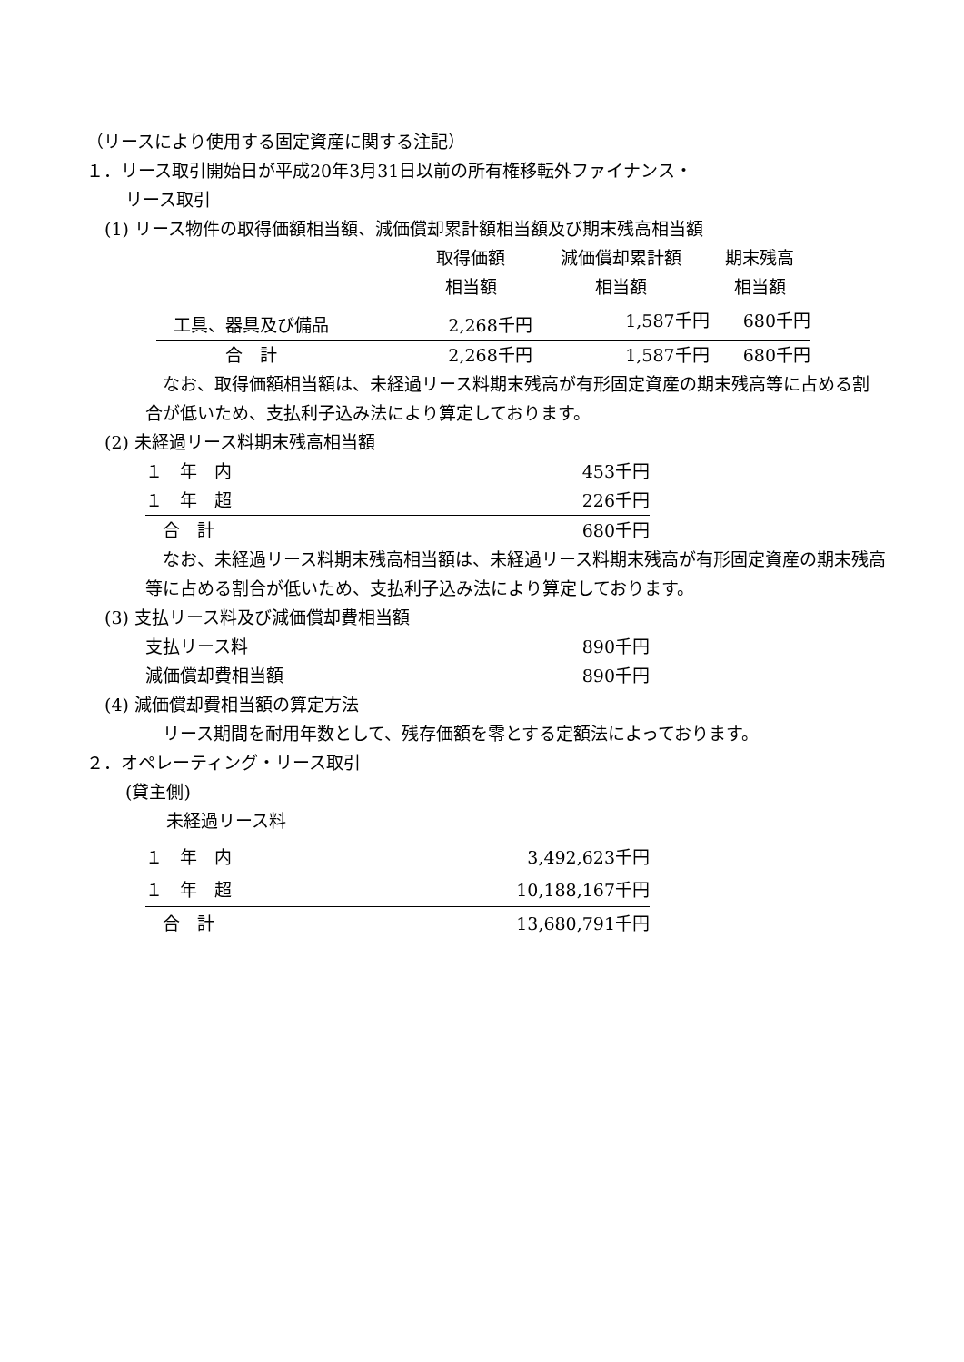（リースにより使用する固定資産に関する注記）
１．リース取引開始日が平成20年3月31日以前の所有権移転外ファイナンス・
リース取引
(1) リース物件の取得価額相当額、減価償却累計額相当額及び期末残高相当額
| | 取得価額 相当額 | 減価償却累計額 相当額 | 期末残高 相当額 |
| --- | --- | --- | --- |
| 工具、器具及び備品 | 2,268千円 | 1,587千円 | 680千円 |
| 合 計 | 2,268千円 | 1,587千円 | 680千円 |
　なお、取得価額相当額は、未経過リース料期末残高が有形固定資産の期末残高等に占める割合が低いため、支払利子込み法により算定しております。
(2) 未経過リース料期末残高相当額
| １ 年 内 | 453千円 |
| １ 年 超 | 226千円 |
| 合 計 | 680千円 |
　なお、未経過リース料期末残高相当額は、未経過リース料期末残高が有形固定資産の期末残高等に占める割合が低いため、支払利子込み法により算定しております。
(3) 支払リース料及び減価償却費相当額
| 支払リース料 | 890千円 |
| 減価償却費相当額 | 890千円 |
(4) 減価償却費相当額の算定方法
　リース期間を耐用年数として、残存価額を零とする定額法によっております。
２．オペレーティング・リース取引
(貸主側)
未経過リース料
| １ 年 内 | 3,492,623千円 |
| １ 年 超 | 10,188,167千円 |
| 合 計 | 13,680,791千円 |